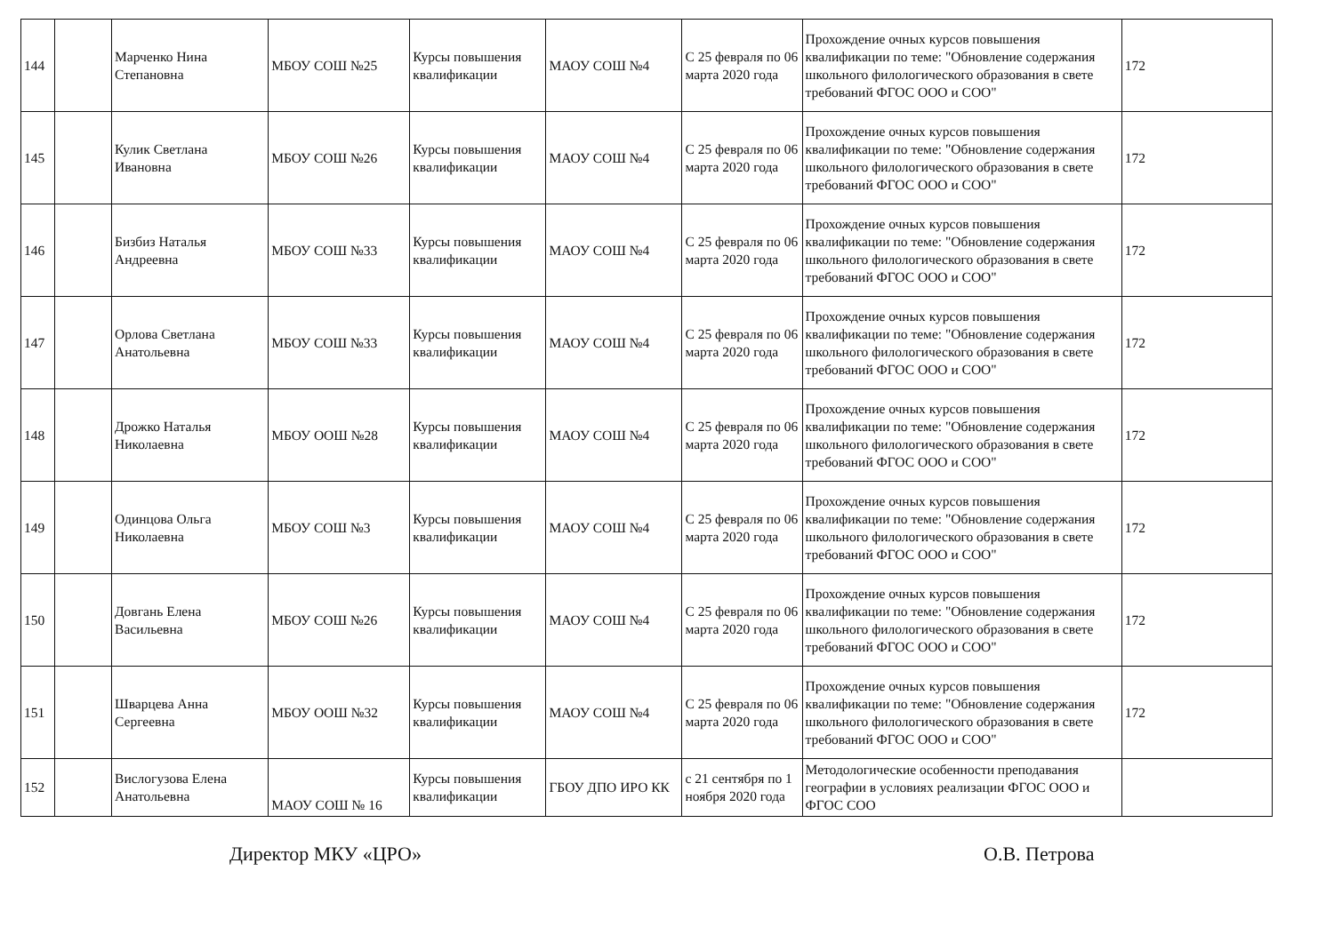| 144 | | Марченко Нина Степановна | МБОУ СОШ №25 | Курсы повышения квалификации | МАОУ СОШ №4 | С 25 февраля по 06 марта 2020 года | Прохождение очных курсов повышения квалификации по теме: "Обновление содержания школьного филологического образования в свете требований ФГОС ООО и СОО" | 172 |
| 145 | | Кулик Светлана Ивановна | МБОУ СОШ №26 | Курсы повышения квалификации | МАОУ СОШ №4 | С 25 февраля по 06 марта 2020 года | Прохождение очных курсов повышения квалификации по теме: "Обновление содержания школьного филологического образования в свете требований ФГОС ООО и СОО" | 172 |
| 146 | | Бизбиз Наталья Андреевна | МБОУ СОШ №33 | Курсы повышения квалификации | МАОУ СОШ №4 | С 25 февраля по 06 марта 2020 года | Прохождение очных курсов повышения квалификации по теме: "Обновление содержания школьного филологического образования в свете требований ФГОС ООО и СОО" | 172 |
| 147 | | Орлова Светлана Анатольевна | МБОУ СОШ №33 | Курсы повышения квалификации | МАОУ СОШ №4 | С 25 февраля по 06 марта 2020 года | Прохождение очных курсов повышения квалификации по теме: "Обновление содержания школьного филологического образования в свете требований ФГОС ООО и СОО" | 172 |
| 148 | | Дрожко Наталья Николаевна | МБОУ ООШ №28 | Курсы повышения квалификации | МАОУ СОШ №4 | С 25 февраля по 06 марта 2020 года | Прохождение очных курсов повышения квалификации по теме: "Обновление содержания школьного филологического образования в свете требований ФГОС ООО и СОО" | 172 |
| 149 | | Одинцова Ольга Николаевна | МБОУ СОШ №3 | Курсы повышения квалификации | МАОУ СОШ №4 | С 25 февраля по 06 марта 2020 года | Прохождение очных курсов повышения квалификации по теме: "Обновление содержания школьного филологического образования в свете требований ФГОС ООО и СОО" | 172 |
| 150 | | Довгань Елена Васильевна | МБОУ СОШ №26 | Курсы повышения квалификации | МАОУ СОШ №4 | С 25 февраля по 06 марта 2020 года | Прохождение очных курсов повышения квалификации по теме: "Обновление содержания школьного филологического образования в свете требований ФГОС ООО и СОО" | 172 |
| 151 | | Шварцева Анна Сергеевна | МБОУ ООШ №32 | Курсы повышения квалификации | МАОУ СОШ №4 | С 25 февраля по 06 марта 2020 года | Прохождение очных курсов повышения квалификации по теме: "Обновление содержания школьного филологического образования в свете требований ФГОС ООО и СОО" | 172 |
| 152 | | Вислогузова Елена Анатольевна | МАОУ СОШ № 16 | Курсы повышения квалификации | ГБОУ ДПО ИРО КК | с 21 сентября по 1 ноября 2020 года | Методологические особенности преподавания географии в условиях реализации ФГОС ООО и ФГОС СОО | |
Директор МКУ «ЦРО» О.В. Петрова